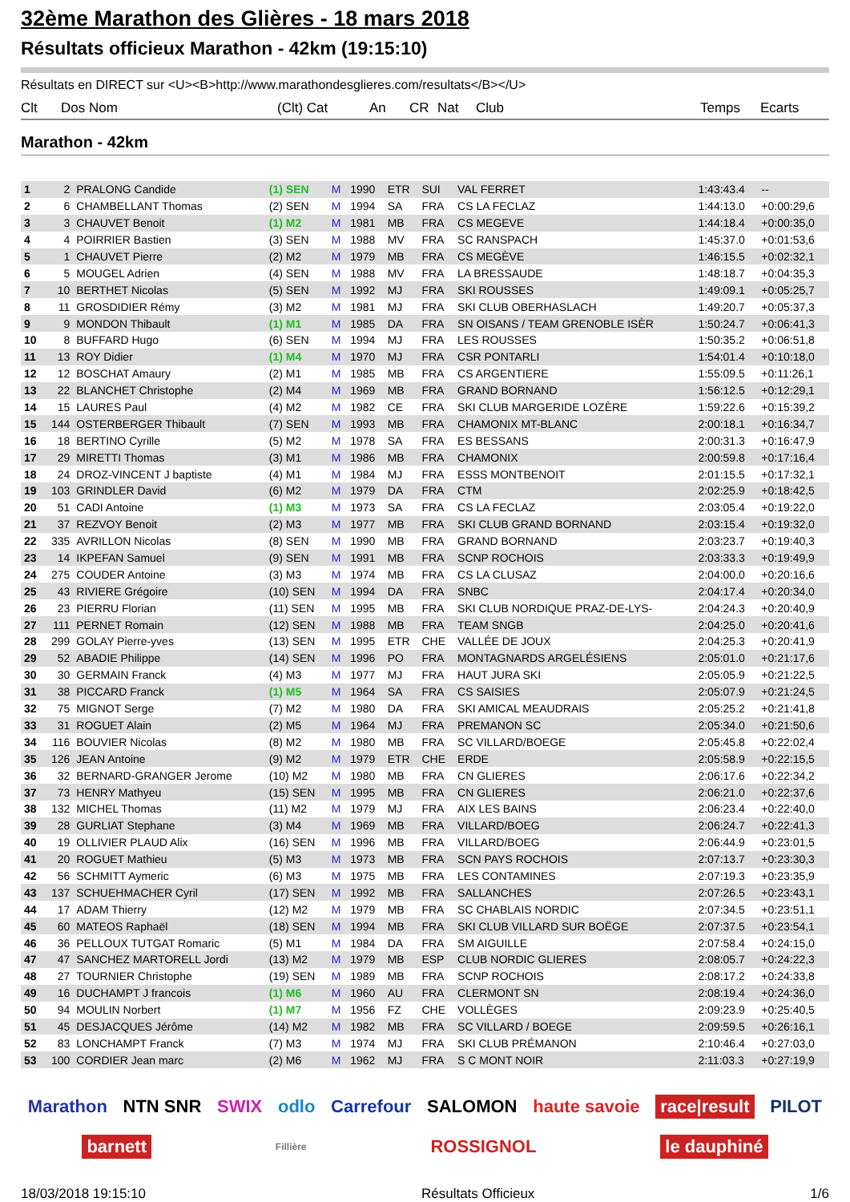32ème Marathon des Glières - 18 mars 2018
Résultats officieux Marathon - 42km (19:15:10)
Résultats en DIRECT sur <U><B>http://www.marathondesglieres.com/resultats</B></U>
Clt Dos Nom (Clt) Cat An CR Nat Club Temps Ecarts
Marathon - 42km
| 1 | 2 | PRALONG Candide | (1) SEN | M | 1990 | ETR | SUI | VAL FERRET | 1:43:43.4 | -- |
| 2 | 6 | CHAMBELLANT Thomas | (2) SEN | M | 1994 | SA | FRA | CS LA FECLAZ | 1:44:13.0 | +0:00:29,6 |
| 3 | 3 | CHAUVET Benoit | (1) M2 | M | 1981 | MB | FRA | CS MEGEVE | 1:44:18.4 | +0:00:35,0 |
| 4 | 4 | POIRRIER Bastien | (3) SEN | M | 1988 | MV | FRA | SC RANSPACH | 1:45:37.0 | +0:01:53,6 |
| 5 | 1 | CHAUVET Pierre | (2) M2 | M | 1979 | MB | FRA | CS MEGÈVE | 1:46:15.5 | +0:02:32,1 |
| 6 | 5 | MOUGEL Adrien | (4) SEN | M | 1988 | MV | FRA | LA BRESSAUDE | 1:48:18.7 | +0:04:35,3 |
| 7 | 10 | BERTHET Nicolas | (5) SEN | M | 1992 | MJ | FRA | SKI ROUSSES | 1:49:09.1 | +0:05:25,7 |
| 8 | 11 | GROSDIDIER Rémy | (3) M2 | M | 1981 | MJ | FRA | SKI CLUB OBERHASLACH | 1:49:20.7 | +0:05:37,3 |
| 9 | 9 | MONDON Thibault | (1) M1 | M | 1985 | DA | FRA | SN OISANS / TEAM GRENOBLE ISÈR | 1:50:24.7 | +0:06:41,3 |
| 10 | 8 | BUFFARD Hugo | (6) SEN | M | 1994 | MJ | FRA | LES ROUSSES | 1:50:35.2 | +0:06:51,8 |
| 11 | 13 | ROY Didier | (1) M4 | M | 1970 | MJ | FRA | CSR PONTARLI | 1:54:01.4 | +0:10:18,0 |
| 12 | 12 | BOSCHAT Amaury | (2) M1 | M | 1985 | MB | FRA | CS ARGENTIERE | 1:55:09.5 | +0:11:26,1 |
| 13 | 22 | BLANCHET Christophe | (2) M4 | M | 1969 | MB | FRA | GRAND BORNAND | 1:56:12.5 | +0:12:29,1 |
| 14 | 15 | LAURES Paul | (4) M2 | M | 1982 | CE | FRA | SKI CLUB MARGERIDE LOZÈRE | 1:59:22.6 | +0:15:39,2 |
| 15 | 144 | OSTERBERGER Thibault | (7) SEN | M | 1993 | MB | FRA | CHAMONIX MT-BLANC | 2:00:18.1 | +0:16:34,7 |
| 16 | 18 | BERTINO Cyrille | (5) M2 | M | 1978 | SA | FRA | ES BESSANS | 2:00:31.3 | +0:16:47,9 |
| 17 | 29 | MIRETTI Thomas | (3) M1 | M | 1986 | MB | FRA | CHAMONIX | 2:00:59.8 | +0:17:16,4 |
| 18 | 24 | DROZ-VINCENT J baptiste | (4) M1 | M | 1984 | MJ | FRA | ESSS MONTBENOIT | 2:01:15.5 | +0:17:32,1 |
| 19 | 103 | GRINDLER David | (6) M2 | M | 1979 | DA | FRA | CTM | 2:02:25.9 | +0:18:42,5 |
| 20 | 51 | CADI Antoine | (1) M3 | M | 1973 | SA | FRA | CS LA FECLAZ | 2:03:05.4 | +0:19:22,0 |
| 21 | 37 | REZVOY Benoit | (2) M3 | M | 1977 | MB | FRA | SKI CLUB GRAND BORNAND | 2:03:15.4 | +0:19:32,0 |
| 22 | 335 | AVRILLON Nicolas | (8) SEN | M | 1990 | MB | FRA | GRAND BORNAND | 2:03:23.7 | +0:19:40,3 |
| 23 | 14 | IKPEFAN Samuel | (9) SEN | M | 1991 | MB | FRA | SCNP ROCHOIS | 2:03:33.3 | +0:19:49,9 |
| 24 | 275 | COUDER Antoine | (3) M3 | M | 1974 | MB | FRA | CS LA CLUSAZ | 2:04:00.0 | +0:20:16,6 |
| 25 | 43 | RIVIERE Grégoire | (10) SEN | M | 1994 | DA | FRA | SNBC | 2:04:17.4 | +0:20:34,0 |
| 26 | 23 | PIERRU Florian | (11) SEN | M | 1995 | MB | FRA | SKI CLUB NORDIQUE PRAZ-DE-LYS- | 2:04:24.3 | +0:20:40,9 |
| 27 | 111 | PERNET Romain | (12) SEN | M | 1988 | MB | FRA | TEAM SNGB | 2:04:25.0 | +0:20:41,6 |
| 28 | 299 | GOLAY Pierre-yves | (13) SEN | M | 1995 | ETR | CHE | VALLÉE DE JOUX | 2:04:25.3 | +0:20:41,9 |
| 29 | 52 | ABADIE Philippe | (14) SEN | M | 1996 | PO | FRA | MONTAGNARDS ARGELÉSIENS | 2:05:01.0 | +0:21:17,6 |
| 30 | 30 | GERMAIN Franck | (4) M3 | M | 1977 | MJ | FRA | HAUT JURA SKI | 2:05:05.9 | +0:21:22,5 |
| 31 | 38 | PICCARD Franck | (1) M5 | M | 1964 | SA | FRA | CS SAISIES | 2:05:07.9 | +0:21:24,5 |
| 32 | 75 | MIGNOT Serge | (7) M2 | M | 1980 | DA | FRA | SKI AMICAL MEAUDRAIS | 2:05:25.2 | +0:21:41,8 |
| 33 | 31 | ROGUET Alain | (2) M5 | M | 1964 | MJ | FRA | PREMANON SC | 2:05:34.0 | +0:21:50,6 |
| 34 | 116 | BOUVIER Nicolas | (8) M2 | M | 1980 | MB | FRA | SC VILLARD/BOEGE | 2:05:45.8 | +0:22:02,4 |
| 35 | 126 | JEAN Antoine | (9) M2 | M | 1979 | ETR | CHE | ERDE | 2:05:58.9 | +0:22:15,5 |
| 36 | 32 | BERNARD-GRANGER Jerome | (10) M2 | M | 1980 | MB | FRA | CN GLIERES | 2:06:17.6 | +0:22:34,2 |
| 37 | 73 | HENRY Mathyeu | (15) SEN | M | 1995 | MB | FRA | CN GLIERES | 2:06:21.0 | +0:22:37,6 |
| 38 | 132 | MICHEL Thomas | (11) M2 | M | 1979 | MJ | FRA | AIX LES BAINS | 2:06:23.4 | +0:22:40,0 |
| 39 | 28 | GURLIAT Stephane | (3) M4 | M | 1969 | MB | FRA | VILLARD/BOEG | 2:06:24.7 | +0:22:41,3 |
| 40 | 19 | OLLIVIER PLAUD Alix | (16) SEN | M | 1996 | MB | FRA | VILLARD/BOEG | 2:06:44.9 | +0:23:01,5 |
| 41 | 20 | ROGUET Mathieu | (5) M3 | M | 1973 | MB | FRA | SCN PAYS ROCHOIS | 2:07:13.7 | +0:23:30,3 |
| 42 | 56 | SCHMITT Aymeric | (6) M3 | M | 1975 | MB | FRA | LES CONTAMINES | 2:07:19.3 | +0:23:35,9 |
| 43 | 137 | SCHUEHMACHER Cyril | (17) SEN | M | 1992 | MB | FRA | SALLANCHES | 2:07:26.5 | +0:23:43,1 |
| 44 | 17 | ADAM Thierry | (12) M2 | M | 1979 | MB | FRA | SC CHABLAIS NORDIC | 2:07:34.5 | +0:23:51,1 |
| 45 | 60 | MATEOS Raphaël | (18) SEN | M | 1994 | MB | FRA | SKI CLUB VILLARD SUR BOËGE | 2:07:37.5 | +0:23:54,1 |
| 46 | 36 | PELLOUX TUTGAT Romaric | (5) M1 | M | 1984 | DA | FRA | SM AIGUILLE | 2:07:58.4 | +0:24:15,0 |
| 47 | 47 | SANCHEZ MARTORELL Jordi | (13) M2 | M | 1979 | MB | ESP | CLUB NORDIC GLIERES | 2:08:05.7 | +0:24:22,3 |
| 48 | 27 | TOURNIER Christophe | (19) SEN | M | 1989 | MB | FRA | SCNP ROCHOIS | 2:08:17.2 | +0:24:33,8 |
| 49 | 16 | DUCHAMPT J francois | (1) M6 | M | 1960 | AU | FRA | CLERMONT SN | 2:08:19.4 | +0:24:36,0 |
| 50 | 94 | MOULIN Norbert | (1) M7 | M | 1956 | FZ | CHE | VOLLÈGES | 2:09:23.9 | +0:25:40,5 |
| 51 | 45 | DESJACQUES Jérôme | (14) M2 | M | 1982 | MB | FRA | SC VILLARD / BOEGE | 2:09:59.5 | +0:26:16,1 |
| 52 | 83 | LONCHAMPT Franck | (7) M3 | M | 1974 | MJ | FRA | SKI CLUB PRÉMANON | 2:10:46.4 | +0:27:03,0 |
| 53 | 100 | CORDIER Jean marc | (2) M6 | M | 1962 | MJ | FRA | S C MONT NOIR | 2:11:03.3 | +0:27:19,9 |
Marathon NTN SNR SWIX odlo Carrefour SALOMON haute savoie race|result PILOT barnett Fillière ROSSIGNOL le dauphiné
18/03/2018 19:15:10 Résultats Officieux 1/6